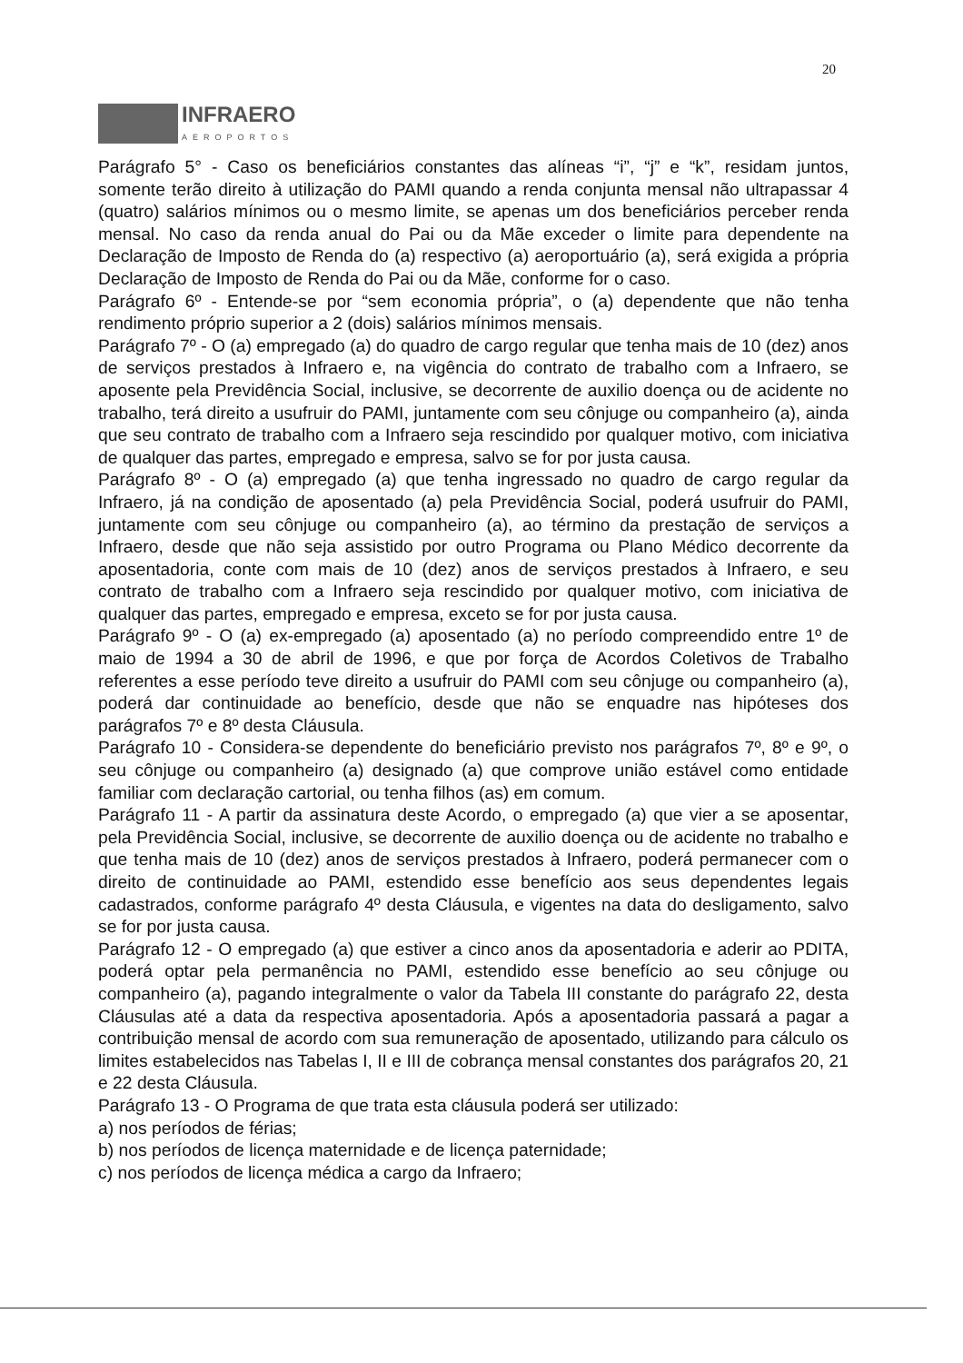20
INFRAERO
AEROPORTOS
Parágrafo 5° - Caso os beneficiários constantes das alíneas “i”, “j” e “k”, residam juntos, somente terão direito à utilização do PAMI quando a renda conjunta mensal não ultrapassar 4 (quatro) salários mínimos ou o mesmo limite, se apenas um dos beneficiários perceber renda mensal. No caso da renda anual do Pai ou da Mãe exceder o limite para dependente na Declaração de Imposto de Renda do (a) respectivo (a) aeroportuário (a), será exigida a própria Declaração de Imposto de Renda do Pai ou da Mãe, conforme for o caso.
Parágrafo 6º - Entende-se por “sem economia própria”, o (a) dependente que não tenha rendimento próprio superior a 2 (dois) salários mínimos mensais.
Parágrafo 7º - O (a) empregado (a) do quadro de cargo regular que tenha mais de 10 (dez) anos de serviços prestados à Infraero e, na vigência do contrato de trabalho com a Infraero, se aposente pela Previdência Social, inclusive, se decorrente de auxilio doença ou de acidente no trabalho, terá direito a usufruir do PAMI, juntamente com seu cônjuge ou companheiro (a), ainda que seu contrato de trabalho com a Infraero seja rescindido por qualquer motivo, com iniciativa de qualquer das partes, empregado e empresa, salvo se for por justa causa.
Parágrafo 8º - O (a) empregado (a) que tenha ingressado no quadro de cargo regular da Infraero, já na condição de aposentado (a) pela Previdência Social, poderá usufruir do PAMI, juntamente com seu cônjuge ou companheiro (a), ao término da prestação de serviços a Infraero, desde que não seja assistido por outro Programa ou Plano Médico decorrente da aposentadoria, conte com mais de 10 (dez) anos de serviços prestados à Infraero, e seu contrato de trabalho com a Infraero seja rescindido por qualquer motivo, com iniciativa de qualquer das partes, empregado e empresa, exceto se for por justa causa.
Parágrafo 9º - O (a) ex-empregado (a) aposentado (a) no período compreendido entre 1º de maio de 1994 a 30 de abril de 1996, e que por força de Acordos Coletivos de Trabalho referentes a esse período teve direito a usufruir do PAMI com seu cônjuge ou companheiro (a), poderá dar continuidade ao benefício, desde que não se enquadre nas hipóteses dos parágrafos 7º e 8º desta Cláusula.
Parágrafo 10 - Considera-se dependente do beneficiário previsto nos parágrafos 7º, 8º e 9º, o seu cônjuge ou companheiro (a) designado (a) que comprove união estável como entidade familiar com declaração cartorial, ou tenha filhos (as) em comum.
Parágrafo 11 - A partir da assinatura deste Acordo, o empregado (a) que vier a se aposentar, pela Previdência Social, inclusive, se decorrente de auxilio doença ou de acidente no trabalho e que tenha mais de 10 (dez) anos de serviços prestados à Infraero, poderá permanecer com o direito de continuidade ao PAMI, estendido esse benefício aos seus dependentes legais cadastrados, conforme parágrafo 4º desta Cláusula, e vigentes na data do desligamento, salvo se for por justa causa.
Parágrafo 12 - O empregado (a) que estiver a cinco anos da aposentadoria e aderir ao PDITA, poderá optar pela permanência no PAMI, estendido esse benefício ao seu cônjuge ou companheiro (a), pagando integralmente o valor da Tabela III constante do parágrafo 22, desta Cláusulas até a data da respectiva aposentadoria. Após a aposentadoria passará a pagar a contribuição mensal de acordo com sua remuneração de aposentado, utilizando para cálculo os limites estabelecidos nas Tabelas I, II e III de cobrança mensal constantes dos parágrafos 20, 21 e 22 desta Cláusula.
Parágrafo 13 - O Programa de que trata esta cláusula poderá ser utilizado:
a) nos períodos de férias;
b) nos períodos de licença maternidade e de licença paternidade;
c) nos períodos de licença médica a cargo da Infraero;